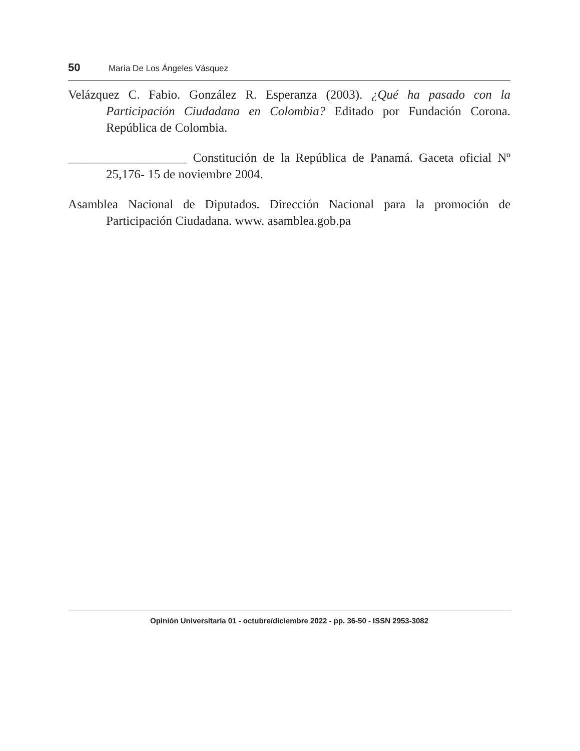50 María De Los Ángeles Vásquez
Velázquez C. Fabio. González R. Esperanza (2003). ¿Qué ha pasado con la Participación Ciudadana en Colombia? Editado por Fundación Corona. República de Colombia.
___________________ Constitución de la República de Panamá. Gaceta oficial Nº 25,176- 15 de noviembre 2004.
Asamblea Nacional de Diputados. Dirección Nacional para la promoción de Participación Ciudadana. www. asamblea.gob.pa
Opinión Universitaria 01 - octubre/diciembre 2022 - pp. 36-50 - ISSN 2953-3082